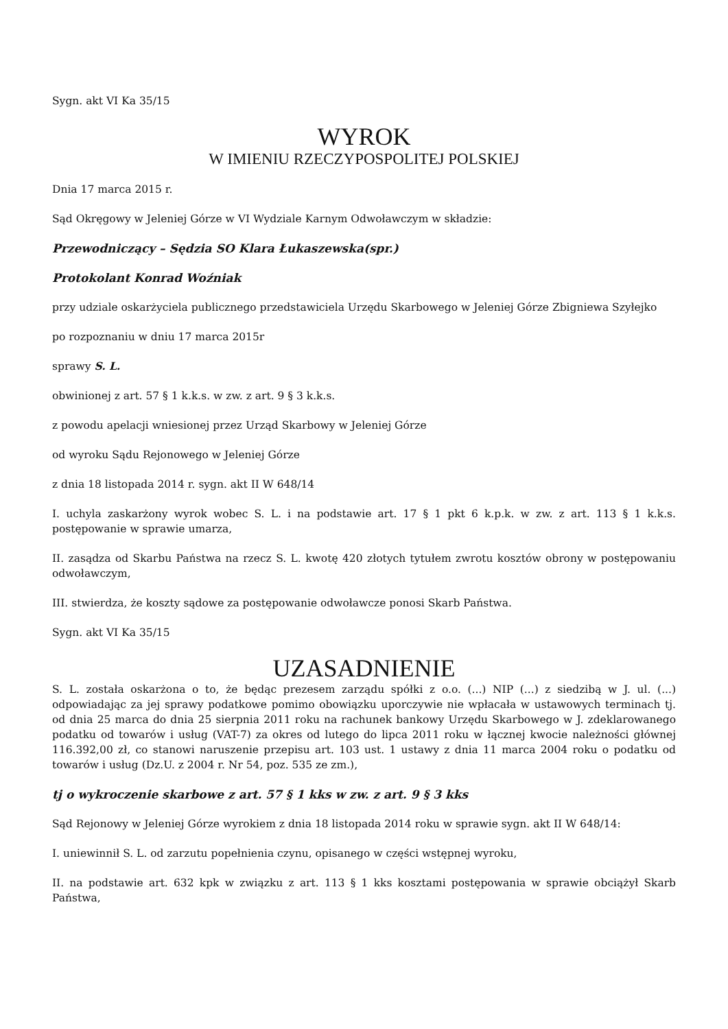Sygn. akt VI Ka 35/15
WYROK
W IMIENIU RZECZYPOSPOLITEJ POLSKIEJ
Dnia 17 marca 2015 r.
Sąd Okręgowy w Jeleniej Górze w VI Wydziale Karnym Odwoławczym w składzie:
Przewodniczący – Sędzia SO Klara Łukaszewska(spr.)
Protokolant Konrad Woźniak
przy udziale oskarżyciela publicznego przedstawiciela Urzędu Skarbowego w Jeleniej Górze Zbigniewa Szyłejko
po rozpoznaniu w dniu 17 marca 2015r
sprawy S. L.
obwinionej z art. 57 § 1 k.k.s. w zw. z art. 9 § 3 k.k.s.
z powodu apelacji wniesionej przez Urząd Skarbowy w Jeleniej Górze
od wyroku Sądu Rejonowego w Jeleniej Górze
z dnia 18 listopada 2014 r. sygn. akt II W 648/14
I. uchyla zaskarżony wyrok wobec S. L. i na podstawie art. 17 § 1 pkt 6 k.p.k. w zw. z art. 113 § 1 k.k.s. postępowanie w sprawie umarza,
II. zasądza od Skarbu Państwa na rzecz S. L. kwotę 420 złotych tytułem zwrotu kosztów obrony w postępowaniu odwoławczym,
III. stwierdza, że koszty sądowe za postępowanie odwoławcze ponosi Skarb Państwa.
Sygn. akt VI Ka 35/15
UZASADNIENIE
S. L. została oskarżona o to, że będąc prezesem zarządu spółki z o.o. (...) NIP (...) z siedzibą w J. ul. (...) odpowiadając za jej sprawy podatkowe pomimo obowiązku uporczywie nie wpłacała w ustawowych terminach tj. od dnia 25 marca do dnia 25 sierpnia 2011 roku na rachunek bankowy Urzędu Skarbowego w J. zdeklarowanego podatku od towarów i usług (VAT-7) za okres od lutego do lipca 2011 roku w łącznej kwocie należności głównej 116.392,00 zł, co stanowi naruszenie przepisu art. 103 ust. 1 ustawy z dnia 11 marca 2004 roku o podatku od towarów i usług (Dz.U. z 2004 r. Nr 54, poz. 535 ze zm.),
tj o wykroczenie skarbowe z art. 57 § 1 kks w zw. z art. 9 § 3 kks
Sąd Rejonowy w Jeleniej Górze wyrokiem z dnia 18 listopada 2014 roku w sprawie sygn. akt II W 648/14:
I. uniewinnił S. L. od zarzutu popełnienia czynu, opisanego w części wstępnej wyroku,
II. na podstawie art. 632 kpk w związku z art. 113 § 1 kks kosztami postępowania w sprawie obciążył Skarb Państwa,